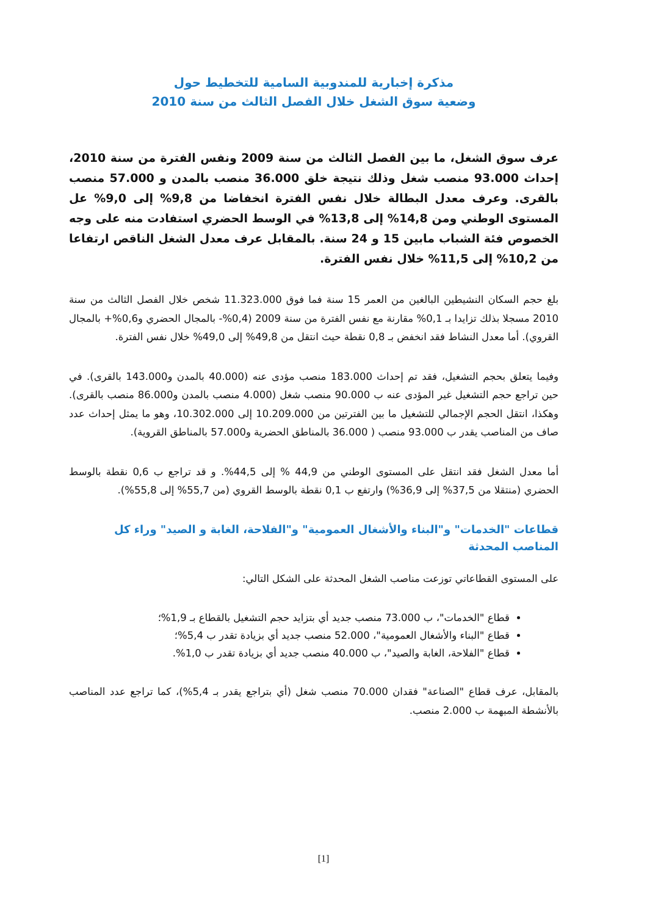مذكرة إخبارية للمندوبية السامية للتخطيط حول
وضعية سوق الشغل خلال الفصل الثالث من سنة 2010
عرف سوق الشغل، ما بين الفصل الثالث من سنة 2009 ونفس الفترة من سنة 2010، إحداث 93.000 منصب شغل وذلك نتيجة خلق 36.000 منصب بالمدن و 57.000 منصب بالقرى. وعرف معدل البطالة خلال نفس الفترة انخفاضا من 9,8% إلى 9,0% عل المستوى الوطني ومن 14,8% إلى 13,8% في الوسط الحضري استفادت منه على وجه الخصوص فئة الشباب مابين 15 و 24 سنة. بالمقابل عرف معدل الشغل الناقص ارتفاعا من 10,2% إلى 11,5% خلال نفس الفترة.
بلغ حجم السكان النشيطين البالغين من العمر 15 سنة فما فوق 11.323.000 شخص خلال الفصل الثالث من سنة 2010 مسجلا بذلك تزايدا بـ 0,1% مقارنة مع نفس الفترة من سنة 2009 (0,4%- بالمجال الحضري و0,6%+ بالمجال القروي). أما معدل النشاط فقد انخفض بـ 0,8 نقطة حيث انتقل من 49,8% إلى 49,0% خلال نفس الفترة.
وفيما يتعلق بحجم التشغيل، فقد تم إحداث 183.000 منصب مؤدى عنه (40.000 بالمدن و143.000 بالقرى). في حين تراجع حجم التشغيل غير المؤدى عنه ب 90.000 منصب شغل (4.000 منصب بالمدن و86.000 منصب بالقرى). وهكذا، انتقل الحجم الإجمالي للتشغيل ما بين الفترتين من 10.209.000 إلى 10.302.000، وهو ما يمثل إحداث عدد صاف من المناصب يقدر ب 93.000 منصب ( 36.000 بالمناطق الحضرية و57.000 بالمناطق القروية).
أما معدل الشغل فقد انتقل على المستوى الوطني من 44,9 % إلى 44,5%. و قد تراجع ب 0,6 نقطة بالوسط الحضري (منتقلا من 37,5% إلى 36,9%) وارتفع ب 0,1 نقطة بالوسط القروي (من 55,7% إلى 55,8%).
قطاعات "الخدمات" و"البناء والأشغال العمومية" و"الفلاحة، الغابة و الصيد" وراء كل المناصب المحدثة
على المستوى القطاعاتي توزعت مناصب الشغل المحدثة على الشكل التالي:
قطاع "الخدمات"، ب 73.000 منصب جديد أي بتزايد حجم التشغيل بالقطاع بـ 1,9%؛
قطاع "البناء والأشغال العمومية"، 52.000 منصب جديد أي بزيادة تقدر ب 5,4%؛
قطاع "الفلاحة، الغابة والصيد"، ب 40.000 منصب جديد أي بزيادة تقدر ب 1,0%.
بالمقابل، عرف قطاع "الصناعة" فقدان 70.000 منصب شغل (أي بتراجع يقدر بـ 5,4%)، كما تراجع عدد المناصب بالأنشطة المبهمة ب 2.000 منصب.
[1]